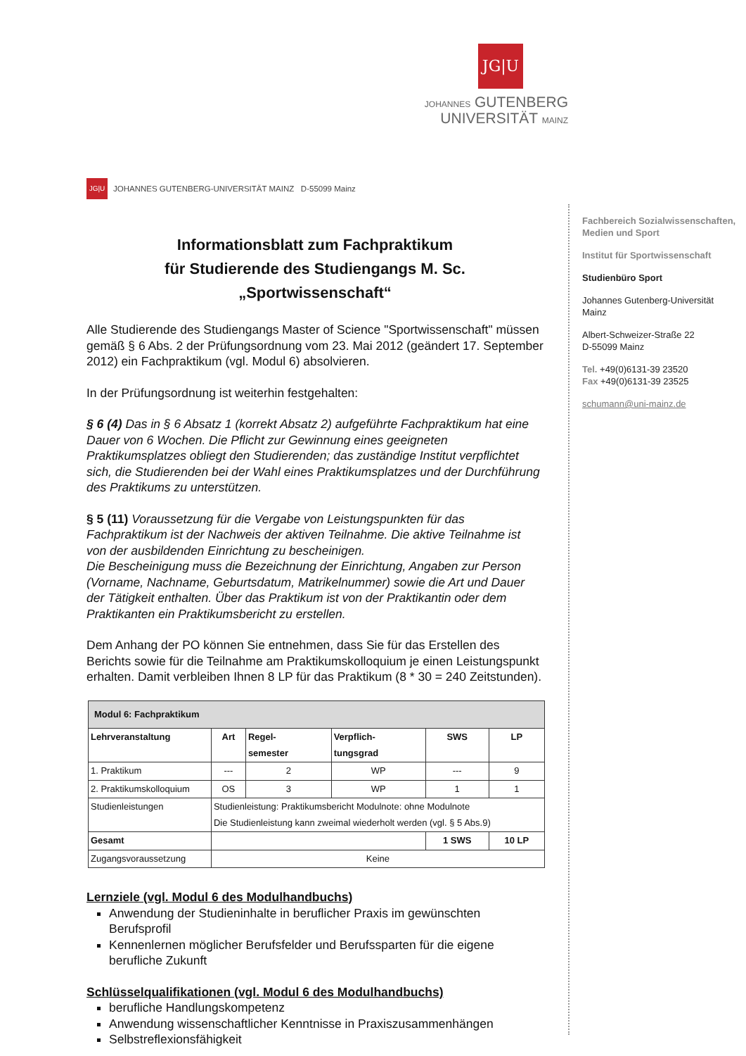JG|U
JOHANNES GUTENBERG
UNIVERSITÄT MAINZ
Fachbereich Sozialwissenschaften, Medien und Sport
Institut für Sportwissenschaft
Studienbüro Sport
Johannes Gutenberg-Universität Mainz
Albert-Schweizer-Straße 22
D-55099 Mainz
Tel. +49(0)6131-39 23520
Fax +49(0)6131-39 23525
schumann@uni-mainz.de
JG|U JOHANNES GUTENBERG-UNIVERSITÄT MAINZ D-55099 Mainz
Informationsblatt zum Fachpraktikum
für Studierende des Studiengangs M. Sc. „Sportwissenschaft“
Alle Studierende des Studiengangs Master of Science "Sportwissenschaft" müssen gemäß § 6 Abs. 2 der Prüfungsordnung vom 23. Mai 2012 (geändert 17. September 2012) ein Fachpraktikum (vgl. Modul 6) absolvieren.
In der Prüfungsordnung ist weiterhin festgehalten:
§ 6 (4) Das in § 6 Absatz 1 (korrekt Absatz 2) aufgeführte Fachpraktikum hat eine Dauer von 6 Wochen. Die Pflicht zur Gewinnung eines geeigneten Praktikumsplatzes obliegt den Studierenden; das zuständige Institut verpflichtet sich, die Studierenden bei der Wahl eines Praktikumsplatzes und der Durchführung des Praktikums zu unterstützen.
§ 5 (11) Voraussetzung für die Vergabe von Leistungspunkten für das Fachpraktikum ist der Nachweis der aktiven Teilnahme. Die aktive Teilnahme ist von der ausbildenden Einrichtung zu bescheinigen.
Die Bescheinigung muss die Bezeichnung der Einrichtung, Angaben zur Person (Vorname, Nachname, Geburtsdatum, Matrikelnummer) sowie die Art und Dauer der Tätigkeit enthalten. Über das Praktikum ist von der Praktikantin oder dem Praktikanten ein Praktikumsbericht zu erstellen.
Dem Anhang der PO können Sie entnehmen, dass Sie für das Erstellen des Berichts sowie für die Teilnahme am Praktikumskolloquium je einen Leistungspunkt erhalten. Damit verbleiben Ihnen 8 LP für das Praktikum (8 * 30 = 240 Zeitstunden).
| Modul 6: Fachpraktikum | | | | | |
| --- | --- | --- | --- | --- | --- |
| Lehrveranstaltung | Art | Regel- semester | Verpflich- tungsgrad | SWS | LP |
| 1. Praktikum | --- | 2 | WP | --- | 9 |
| 2. Praktikumskolloquium | OS | 3 | WP | 1 | 1 |
| Studienleistungen | Studienleistung: Praktikumsbericht Modulnote: ohne Modulnote Die Studienleistung kann zweimal wiederholt werden (vgl. § 5 Abs.9) | | | | |
| Gesamt | | | | 1 SWS | 10 LP |
| Zugangsvoraussetzung | Keine | | | | |
Lernziele (vgl. Modul 6 des Modulhandbuchs)
Anwendung der Studieninhalte in beruflicher Praxis im gewünschten Berufsprofil
Kennenlernen möglicher Berufsfelder und Berufssparten für die eigene berufliche Zukunft
Schlüsselqualifikationen (vgl. Modul 6 des Modulhandbuchs)
berufliche Handlungskompetenz
Anwendung wissenschaftlicher Kenntnisse in Praxiszusammenhängen
Selbstreflexionsfähigkeit